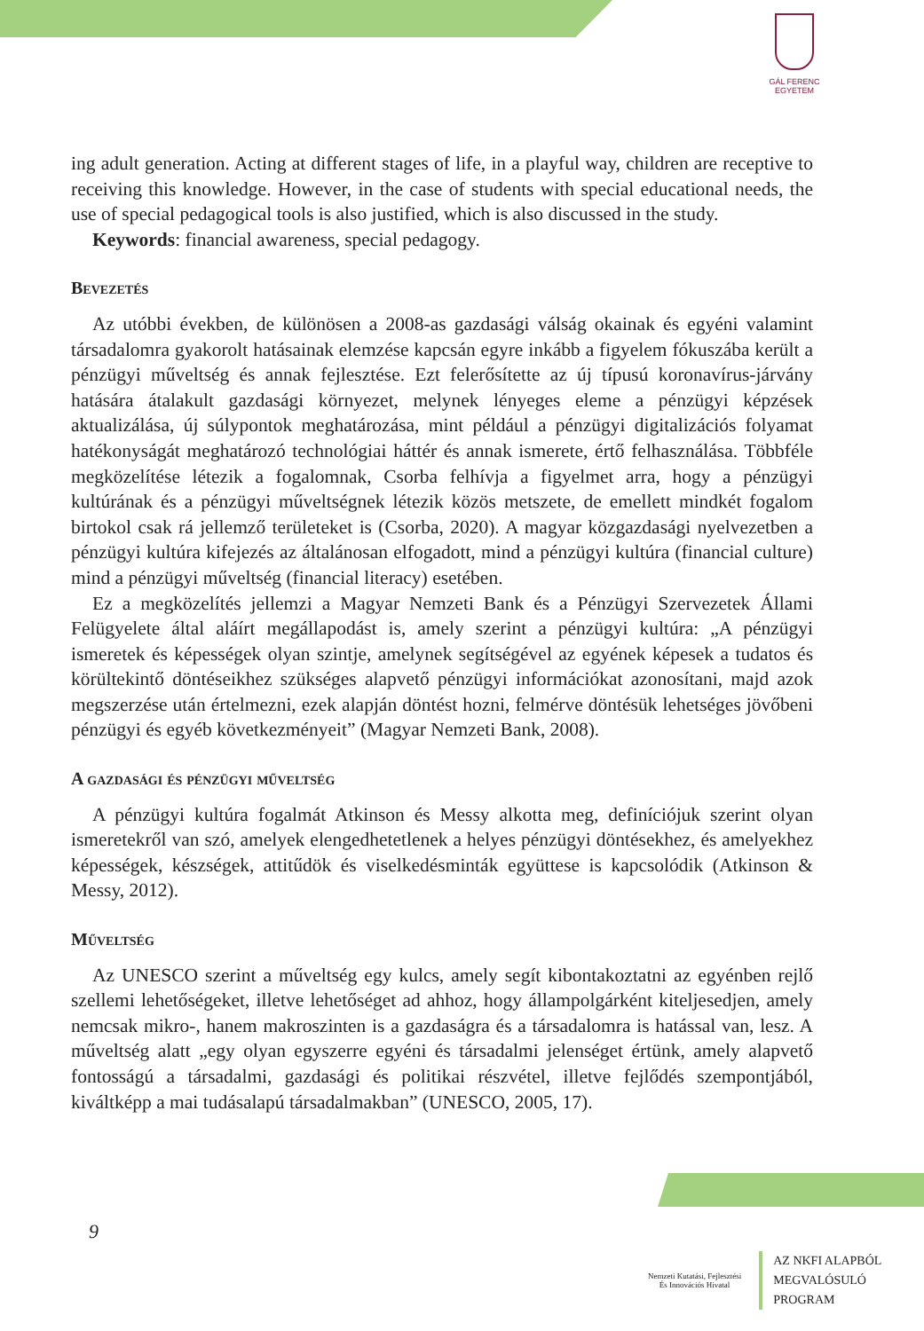GÁL FERENC
EGYETEM
ing adult generation. Acting at different stages of life, in a playful way, children are receptive to receiving this knowledge. However, in the case of students with special educational needs, the use of special pedagogical tools is also justified, which is also discussed in the study.
Keywords: financial awareness, special pedagogy.
Bevezetés
Az utóbbi években, de különösen a 2008-as gazdasági válság okainak és egyéni valamint társadalomra gyakorolt hatásainak elemzése kapcsán egyre inkább a figyelem fókuszába került a pénzügyi műveltség és annak fejlesztése. Ezt felerősítette az új típusú koronavírus-járvány hatására átalakult gazdasági környezet, melynek lényeges eleme a pénzügyi képzések aktualizálása, új súlypontok meghatározása, mint például a pénzügyi digitalizációs folyamat hatékonyságát meghatározó technológiai háttér és annak ismerete, értő felhasználása. Többféle megközelítése létezik a fogalomnak, Csorba felhívja a figyelmet arra, hogy a pénzügyi kultúrának és a pénzügyi műveltségnek létezik közös metszete, de emellett mindkét fogalom birtokol csak rá jellemző területeket is (Csorba, 2020). A magyar közgazdasági nyelvezetben a pénzügyi kultúra kifejezés az általánosan elfogadott, mind a pénzügyi kultúra (financial culture) mind a pénzügyi műveltség (financial literacy) esetében.
Ez a megközelítés jellemzi a Magyar Nemzeti Bank és a Pénzügyi Szervezetek Állami Felügyelete által aláírt megállapodást is, amely szerint a pénzügyi kultúra: „A pénzügyi ismeretek és képességek olyan szintje, amelynek segítségével az egyének képesek a tudatos és körültekintő döntéseikhez szükséges alapvető pénzügyi információkat azonosítani, majd azok megszerzése után értelmezni, ezek alapján döntést hozni, felmérve döntésük lehetséges jövőbeni pénzügyi és egyéb következményeit” (Magyar Nemzeti Bank, 2008).
A gazdasági és pénzügyi műveltség
A pénzügyi kultúra fogalmát Atkinson és Messy alkotta meg, definíciójuk szerint olyan ismeretekről van szó, amelyek elengedhetetlenek a helyes pénzügyi döntésekhez, és amelyekhez képességek, készségek, attitűdök és viselkedésminták együttese is kapcsolódik (Atkinson & Messy, 2012).
Műveltség
Az UNESCO szerint a műveltség egy kulcs, amely segít kibontakoztatni az egyénben rejlő szellemi lehetőségeket, illetve lehetőséget ad ahhoz, hogy állampolgárként kiteljesedjen, amely nemcsak mikro-, hanem makroszinten is a gazdaságra és a társadalomra is hatással van, lesz. A műveltség alatt „egy olyan egyszerre egyéni és társadalmi jelenséget értünk, amely alapvető fontosságú a társadalmi, gazdasági és politikai részvétel, illetve fejlődés szempontjából, kiváltképp a mai tudásalapú társadalmakban” (UNESCO, 2005, 17).
9
Nemzeti Kutatási, Fejlesztési
És Innovációs Hivatal
AZ NKFI ALAPBÓL
MEGVALÓSULÓ
PROGRAM